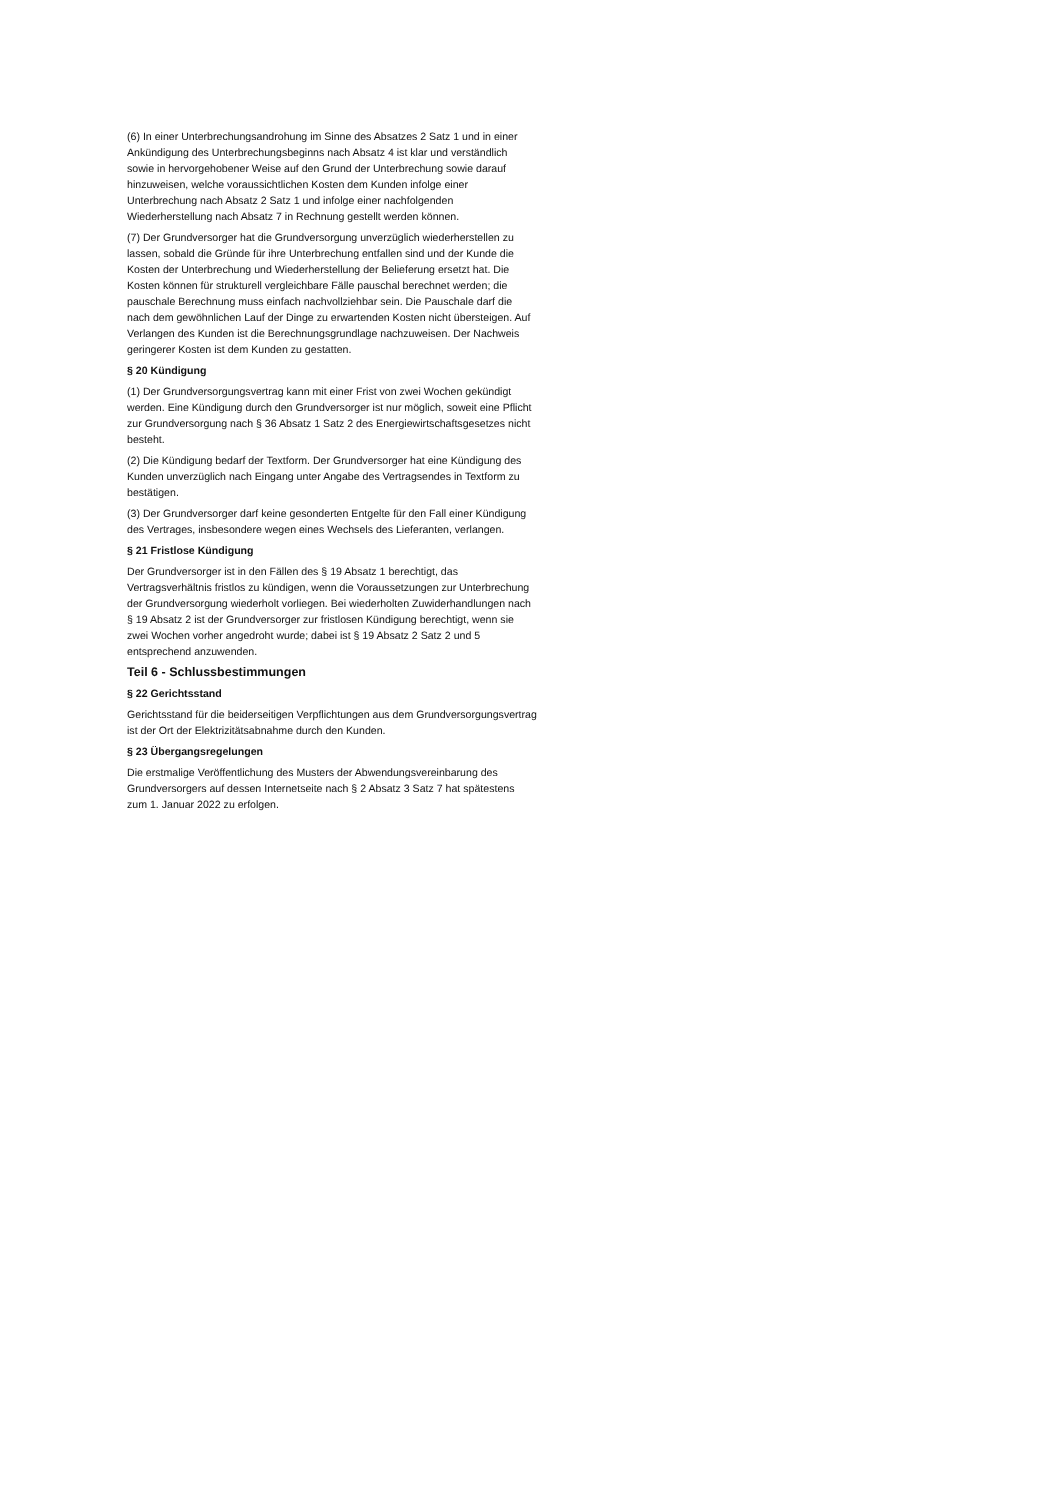(6) In einer Unterbrechungsandrohung im Sinne des Absatzes 2 Satz 1 und in einer Ankündigung des Unterbrechungsbeginns nach Absatz 4 ist klar und verständlich sowie in hervorgehobener Weise auf den Grund der Unterbrechung sowie darauf hinzuweisen, welche voraussichtlichen Kosten dem Kunden infolge einer Unterbrechung nach Absatz 2 Satz 1 und infolge einer nachfolgenden Wiederherstellung nach Absatz 7 in Rechnung gestellt werden können.
(7) Der Grundversorger hat die Grundversorgung unverzüglich wiederherstellen zu lassen, sobald die Gründe für ihre Unterbrechung entfallen sind und der Kunde die Kosten der Unterbrechung und Wiederherstellung der Belieferung ersetzt hat. Die Kosten können für strukturell vergleichbare Fälle pauschal berechnet werden; die pauschale Berechnung muss einfach nachvollziehbar sein. Die Pauschale darf die nach dem gewöhnlichen Lauf der Dinge zu erwartenden Kosten nicht übersteigen. Auf Verlangen des Kunden ist die Berechnungsgrundlage nachzuweisen. Der Nachweis geringerer Kosten ist dem Kunden zu gestatten.
§ 20 Kündigung
(1) Der Grundversorgungsvertrag kann mit einer Frist von zwei Wochen gekündigt werden. Eine Kündigung durch den Grundversorger ist nur möglich, soweit eine Pflicht zur Grundversorgung nach § 36 Absatz 1 Satz 2 des Energiewirtschaftsgesetzes nicht besteht.
(2) Die Kündigung bedarf der Textform. Der Grundversorger hat eine Kündigung des Kunden unverzüglich nach Eingang unter Angabe des Vertragsendes in Textform zu bestätigen.
(3) Der Grundversorger darf keine gesonderten Entgelte für den Fall einer Kündigung des Vertrages, insbesondere wegen eines Wechsels des Lieferanten, verlangen.
§ 21 Fristlose Kündigung
Der Grundversorger ist in den Fällen des § 19 Absatz 1 berechtigt, das Vertragsverhältnis fristlos zu kündigen, wenn die Voraussetzungen zur Unterbrechung der Grundversorgung wiederholt vorliegen. Bei wiederholten Zuwiderhandlungen nach § 19 Absatz 2 ist der Grundversorger zur fristlosen Kündigung berechtigt, wenn sie zwei Wochen vorher angedroht wurde; dabei ist § 19 Absatz 2 Satz 2 und 5 entsprechend anzuwenden.
Teil 6 - Schlussbestimmungen
§ 22 Gerichtsstand
Gerichtsstand für die beiderseitigen Verpflichtungen aus dem Grundversorgungsvertrag ist der Ort der Elektrizitätsabnahme durch den Kunden.
§ 23 Übergangsregelungen
Die erstmalige Veröffentlichung des Musters der Abwendungsvereinbarung des Grundversorgers auf dessen Internetseite nach § 2 Absatz 3 Satz 7 hat spätestens zum 1. Januar 2022 zu erfolgen.